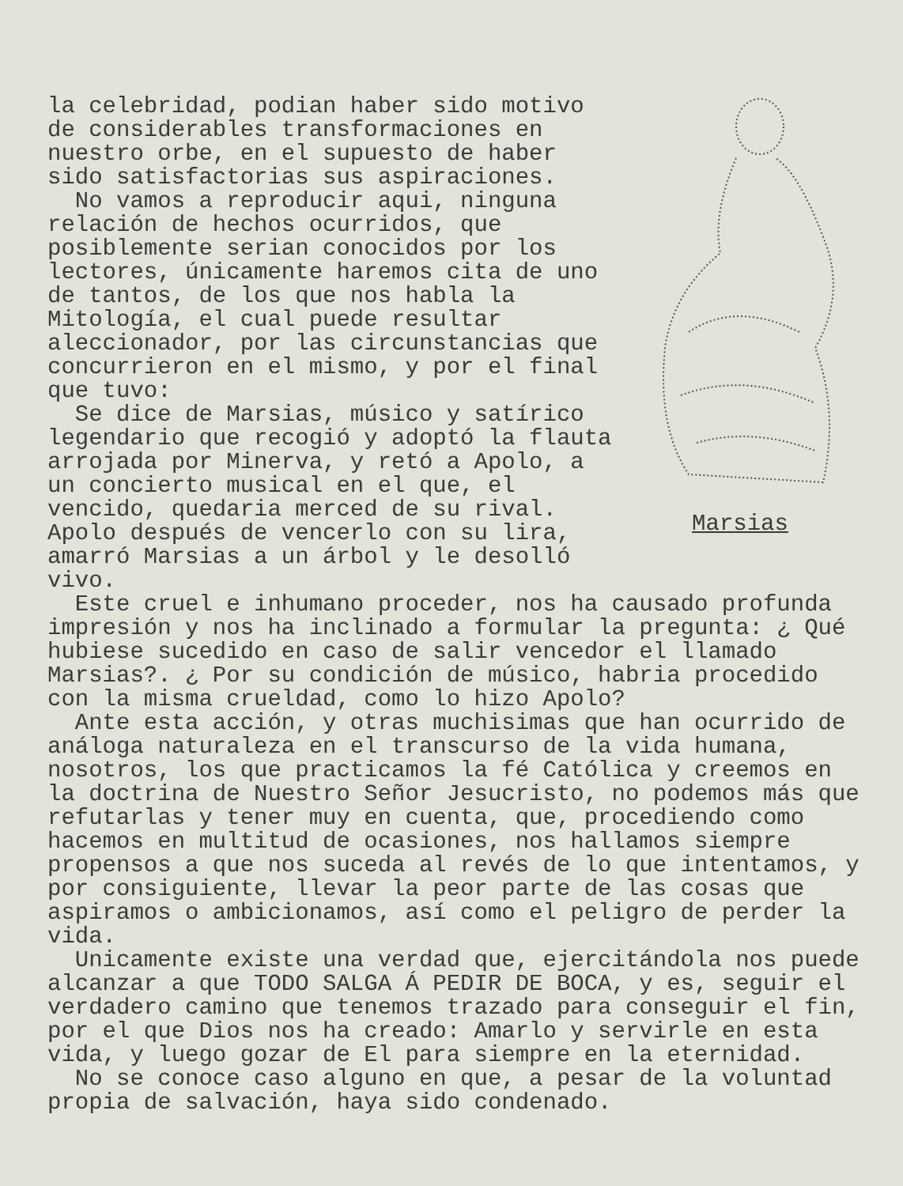la celebridad, podian haber sido motivo de considerables transformaciones en nuestro orbe, en el supuesto de haber sido satisfactorias sus aspiraciones.
No vamos a reproducir aqui, ninguna relación de hechos ocurridos, que posiblemente serian conocidos por los lectores, únicamente haremos cita de uno de tantos, de los que nos habla la Mitología, el cual puede resultar aleccionador, por las circunstancias que concurrieron en el mismo, y por el final que tuvo:
Se dice de Marsias, músico y satírico legendario que recogió y adoptó la flauta arrojada por Minerva, y retó a Apolo, a un concierto musical en el que, el vencido, quedaria merced de su rival. Apolo después de vencerlo con su lira, amarró Marsias a un árbol y le desolló vivo.
Marsias
Este cruel e inhumano proceder, nos ha causado profunda impresión y nos ha inclinado a formular la pregunta: ¿ Qué hubiese sucedido en caso de salir vencedor el llamado Marsias?. ¿ Por su condición de músico, habria procedido con la misma crueldad, como lo hizo Apolo?
Ante esta acción, y otras muchisimas que han ocurrido de análoga naturaleza en el transcurso de la vida humana, nosotros, los que practicamos la fé Católica y creemos en la doctrina de Nuestro Señor Jesucristo, no podemos más que refutarlas y tener muy en cuenta, que, procediendo como hacemos en multitud de ocasiones, nos hallamos siempre propensos a que nos suceda al revés de lo que intentamos, y por consiguiente, llevar la peor parte de las cosas que aspiramos o ambicionamos, así como el peligro de perder la vida.
Unicamente existe una verdad que, ejercitándola nos puede alcanzar a que TODO SALGA Á PEDIR DE BOCA, y es, seguir el verdadero camino que tenemos trazado para conseguir el fin, por el que Dios nos ha creado: Amarlo y servirle en esta vida, y luego gozar de El para siempre en la eternidad.
No se conoce caso alguno en que, a pesar de la voluntad propia de salvación, haya sido condenado.